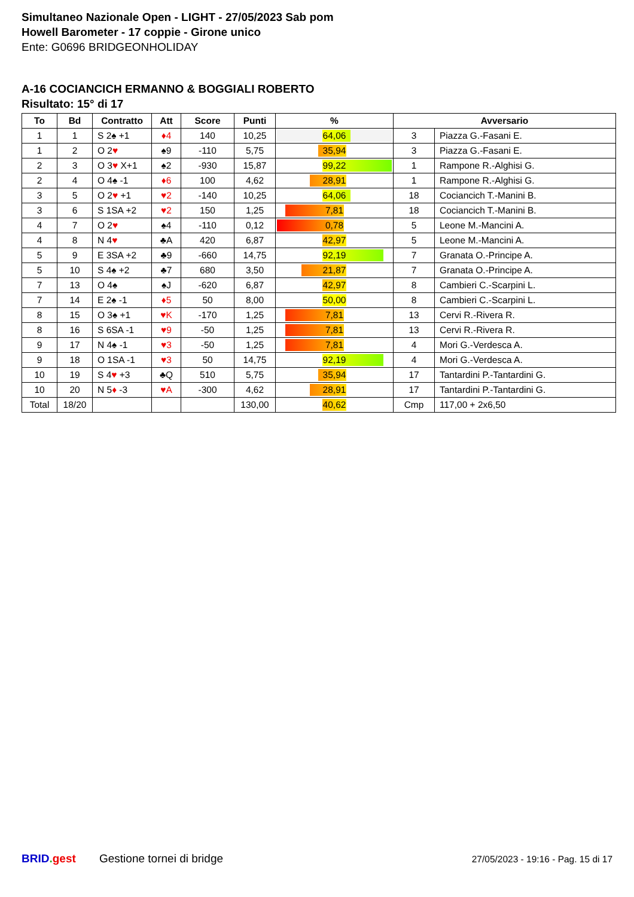Simultaneo Nazionale Open - LIGHT - 27/05/2023 Sab pom
Howell Barometer - 17 coppie - Girone unico
Ente: G0696 BRIDGEONHOLIDAY
A-16 COCIANCICH ERMANNO & BOGGIALI ROBERTO
Risultato: 15° di 17
| To | Bd | Contratto | Att | Score | Punti | % | Avversario | |
| --- | --- | --- | --- | --- | --- | --- | --- | --- |
| 1 | 1 | S 2♠ +1 | ♦4 | 140 | 10,25 | 64,06 | 3 | Piazza G.-Fasani E. |
| 1 | 2 | O 2 ♥ | ♠9 | -110 | 5,75 | 35,94 | 3 | Piazza G.-Fasani E. |
| 2 | 3 | O 3 ♥ X+1 | ♠2 | -930 | 15,87 | 99,22 | 1 | Rampone R.-Alghisi G. |
| 2 | 4 | O 4♠ -1 | ♦6 | 100 | 4,62 | 28,91 | 1 | Rampone R.-Alghisi G. |
| 3 | 5 | O 2 ♥ +1 | ♥2 | -140 | 10,25 | 64,06 | 18 | Cociancich T.-Manini B. |
| 3 | 6 | S 1SA +2 | ♥2 | 150 | 1,25 | 7,81 | 18 | Cociancich T.-Manini B. |
| 4 | 7 | O 2 ♥ | ♠4 | -110 | 0,12 | 0,78 | 5 | Leone M.-Mancini A. |
| 4 | 8 | N 4 ♥ | ♣A | 420 | 6,87 | 42,97 | 5 | Leone M.-Mancini A. |
| 5 | 9 | E 3SA +2 | ♣9 | -660 | 14,75 | 92,19 | 7 | Granata O.-Principe A. |
| 5 | 10 | S 4♠ +2 | ♣7 | 680 | 3,50 | 21,87 | 7 | Granata O.-Principe A. |
| 7 | 13 | O 4♠ | ♠J | -620 | 6,87 | 42,97 | 8 | Cambieri C.-Scarpini L. |
| 7 | 14 | E 2♠ -1 | ♦5 | 50 | 8,00 | 50,00 | 8 | Cambieri C.-Scarpini L. |
| 8 | 15 | O 3♠ +1 | ♥K | -170 | 1,25 | 7,81 | 13 | Cervi R.-Rivera R. |
| 8 | 16 | S 6SA -1 | ♥9 | -50 | 1,25 | 7,81 | 13 | Cervi R.-Rivera R. |
| 9 | 17 | N 4♠ -1 | ♥3 | -50 | 1,25 | 7,81 | 4 | Mori G.-Verdesca A. |
| 9 | 18 | O 1SA -1 | ♥3 | 50 | 14,75 | 92,19 | 4 | Mori G.-Verdesca A. |
| 10 | 19 | S 4 ♥ +3 | ♣Q | 510 | 5,75 | 35,94 | 17 | Tantardini P.-Tantardini G. |
| 10 | 20 | N 5 ♦ -3 | ♥A | -300 | 4,62 | 28,91 | 17 | Tantardini P.-Tantardini G. |
| Total | 18/20 | | | | 130,00 | 40,62 | Cmp | 117,00 + 2x6,50 |
BRID. gest Gestione tornei di bridge
27/05/2023 - 19:16 - Pag. 15 di 17